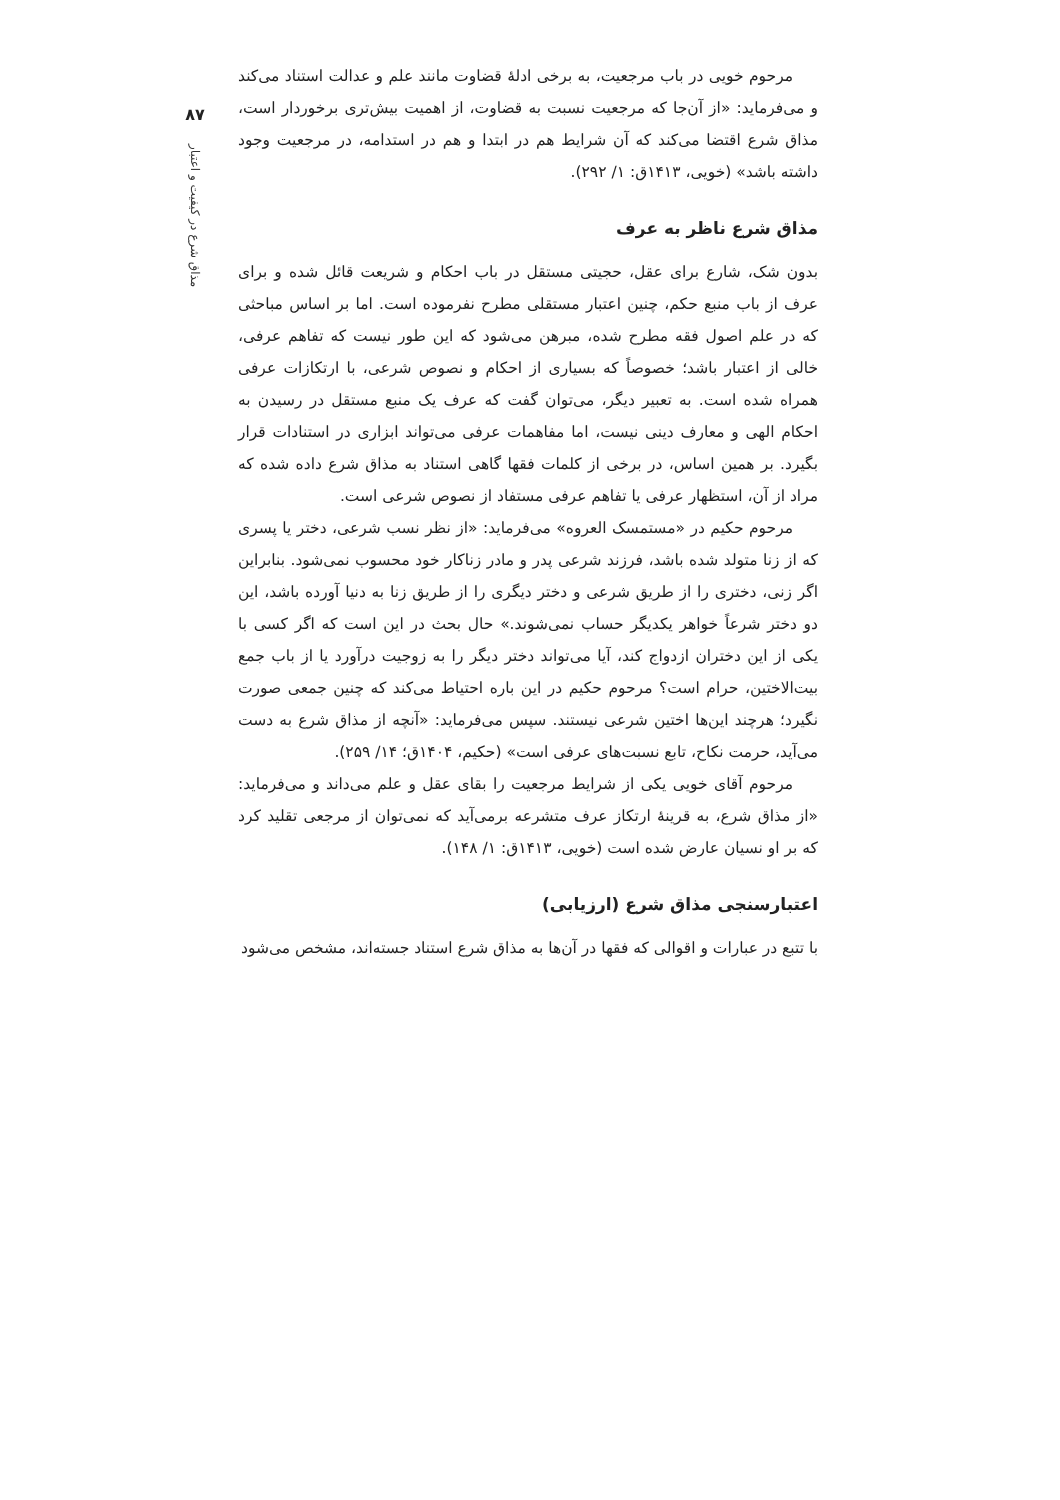۸۷
مذاق شرع در کیفیت و اعتبار
مرحوم خویی در باب مرجعیت، به برخی ادلهٔ قضاوت مانند علم و عدالت استناد می‌کند و می‌فرماید: «از آن‌جا که مرجعیت نسبت به قضاوت، از اهمیت بیش‌تری برخوردار است، مذاق شرع اقتضا می‌کند که آن شرایط هم در ابتدا و هم در استدامه، در مرجعیت وجود داشته باشد» (خویی، ۱۴۱۳ق: ۱/ ۲۹۲).
مذاق شرع ناظر به عرف
بدون شک، شارع برای عقل، حجیتی مستقل در باب احکام و شریعت قائل شده و برای عرف از باب منبع حکم، چنین اعتبار مستقلی مطرح نفرموده است. اما بر اساس مباحثی که در علم اصول فقه مطرح شده، مبرهن می‌شود که این طور نیست که تفاهم عرفی، خالی از اعتبار باشد؛ خصوصاً که بسیاری از احکام و نصوص شرعی، با ارتکازات عرفی همراه شده است. به تعبیر دیگر، می‌توان گفت که عرف یک منبع مستقل در رسیدن به احکام الهی و معارف دینی نیست، اما مفاهمات عرفی می‌تواند ابزاری در استنادات قرار بگیرد. بر همین اساس، در برخی از کلمات فقها گاهی استناد به مذاق شرع داده شده که مراد از آن، استظهار عرفی یا تفاهم عرفی مستفاد از نصوص شرعی است.
مرحوم حکیم در «مستمسک العروه» می‌فرماید: «از نظر نسب شرعی، دختر یا پسری که از زنا متولد شده باشد، فرزند شرعی پدر و مادر زناکار خود محسوب نمی‌شود. بنابراین اگر زنی، دختری را از طریق شرعی و دختر دیگری را از طریق زنا به دنیا آورده باشد، این دو دختر شرعاً خواهر یکدیگر حساب نمی‌شوند.» حال بحث در این است که اگر کسی با یکی از این دختران ازدواج کند، آیا می‌تواند دختر دیگر را به زوجیت درآورد یا از باب جمع بیت‌الاختین، حرام است؟ مرحوم حکیم در این باره احتیاط می‌کند که چنین جمعی صورت نگیرد؛ هرچند این‌ها اختین شرعی نیستند. سپس می‌فرماید: «آنچه از مذاق شرع به دست می‌آید، حرمت نکاح، تابع نسبت‌های عرفی است» (حکیم، ۱۴۰۴ق؛ ۱۴/ ۲۵۹).
مرحوم آقای خویی یکی از شرایط مرجعیت را بقای عقل و علم می‌داند و می‌فرماید: «از مذاق شرع، به قرینهٔ ارتکاز عرف متشرعه برمی‌آید که نمی‌توان از مرجعی تقلید کرد که بر او نسیان عارض شده است (خویی، ۱۴۱۳ق: ۱/ ۱۴۸).
اعتبارسنجی مذاق شرع (ارزیابی)
با تتبع در عبارات و اقوالی که فقها در آن‌ها به مذاق شرع استناد جسته‌اند، مشخص می‌شود